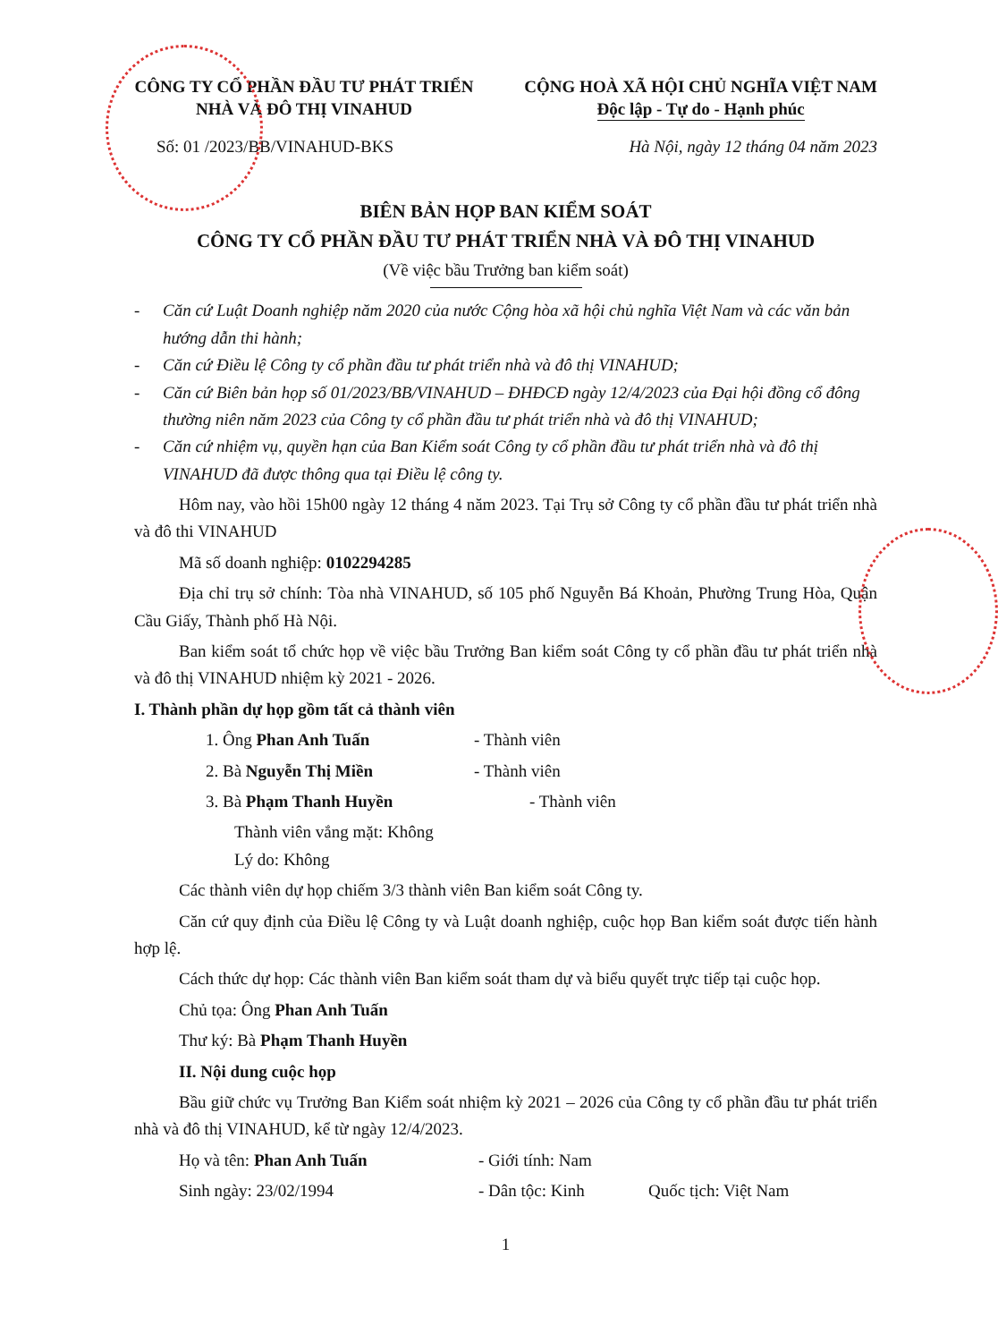CÔNG TY CỔ PHẦN ĐẦU TƯ PHÁT TRIỂN NHÀ VÀ ĐÔ THỊ VINAHUD
CỘNG HOÀ XÃ HỘI CHỦ NGHĨA VIỆT NAM
Độc lập - Tự do - Hạnh phúc
Số: 01 /2023/BB/VINAHUD-BKS Hà Nội, ngày 12 tháng 04 năm 2023
BIÊN BẢN HỌP BAN KIỂM SOÁT
CÔNG TY CỔ PHẦN ĐẦU TƯ PHÁT TRIỂN NHÀ VÀ ĐÔ THỊ VINAHUD
(Về việc bầu Trưởng ban kiểm soát)
- Căn cứ Luật Doanh nghiệp năm 2020 của nước Cộng hòa xã hội chủ nghĩa Việt Nam và các văn bản hướng dẫn thi hành;
- Căn cứ Điều lệ Công ty cổ phần đầu tư phát triển nhà và đô thị VINAHUD;
- Căn cứ Biên bản họp số 01/2023/BB/VINAHUD – ĐHĐCĐ ngày 12/4/2023 của Đại hội đồng cổ đông thường niên năm 2023 của Công ty cổ phần đầu tư phát triển nhà và đô thị VINAHUD;
- Căn cứ nhiệm vụ, quyền hạn của Ban Kiểm soát Công ty cổ phần đầu tư phát triển nhà và đô thị VINAHUD đã được thông qua tại Điều lệ công ty.
Hôm nay, vào hồi 15h00 ngày 12 tháng 4 năm 2023. Tại Trụ sở Công ty cổ phần đầu tư phát triển nhà và đô thi VINAHUD
Mã số doanh nghiệp: 0102294285
Địa chỉ trụ sở chính: Tòa nhà VINAHUD, số 105 phố Nguyễn Bá Khoản, Phường Trung Hòa, Quận Cầu Giấy, Thành phố Hà Nội.
Ban kiểm soát tổ chức họp về việc bầu Trưởng Ban kiểm soát Công ty cổ phần đầu tư phát triển nhà và đô thị VINAHUD nhiệm kỳ 2021 - 2026.
I. Thành phần dự họp gồm tất cả thành viên
1. Ông Phan Anh Tuấn - Thành viên
2. Bà Nguyễn Thị Miền - Thành viên
3. Bà Phạm Thanh Huyền - Thành viên
Thành viên vắng mặt: Không
Lý do: Không
Các thành viên dự họp chiếm 3/3 thành viên Ban kiểm soát Công ty.
Căn cứ quy định của Điều lệ Công ty và Luật doanh nghiệp, cuộc họp Ban kiểm soát được tiến hành hợp lệ.
Cách thức dự họp: Các thành viên Ban kiểm soát tham dự và biểu quyết trực tiếp tại cuộc họp.
Chủ tọa: Ông Phan Anh Tuấn
Thư ký: Bà Phạm Thanh Huyền
II. Nội dung cuộc họp
Bầu giữ chức vụ Trưởng Ban Kiểm soát nhiệm kỳ 2021 – 2026 của Công ty cổ phần đầu tư phát triển nhà và đô thị VINAHUD, kể từ ngày 12/4/2023.
Họ và tên: Phan Anh Tuấn - Giới tính: Nam
Sinh ngày: 23/02/1994 - Dân tộc: Kinh Quốc tịch: Việt Nam
1